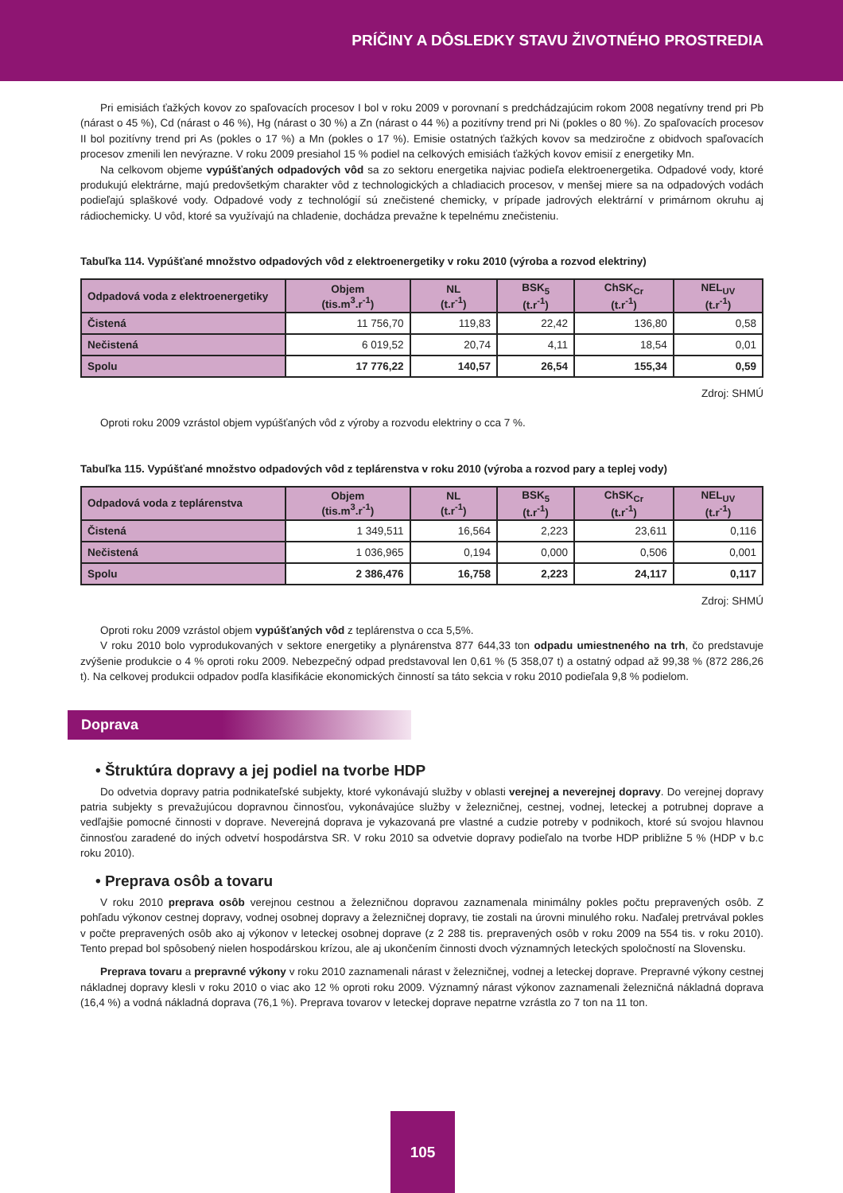PRÍČINY A DÔSLEDKY STAVU ŽIVOTNÉHO PROSTREDIA
Pri emisiách ťažkých kovov zo spaľovacích procesov I bol v roku 2009 v porovnaní s predchádzajúcim rokom 2008 negatívny trend pri Pb (nárast o 45 %), Cd (nárast o 46 %), Hg (nárast o 30 %) a Zn (nárast o 44 %) a pozitívny trend pri Ni (pokles o 80 %). Zo spaľovacích procesov II bol pozitívny trend pri As (pokles o 17 %) a Mn (pokles o 17 %). Emisie ostatných ťažkých kovov sa medziročne z obidvoch spaľovacích procesov zmenili len nevýrazne. V roku 2009 presiahol 15 % podiel na celkových emisiách ťažkých kovov emisií z energetiky Mn.
Na celkovom objeme vypúšťaných odpadových vôd sa zo sektoru energetika najviac podieľa elektroenergetika. Odpadové vody, ktoré produkujú elektrárne, majú predovšetkým charakter vôd z technologických a chladiacich procesov, v menšej miere sa na odpadových vodách podieľajú splaškové vody. Odpadové vody z technológií sú znečistené chemicky, v prípade jadrových elektrární v primárnom okruhu aj rádiochemicky. U vôd, ktoré sa využívajú na chladenie, dochádza prevažne k tepelnému znečisteniu.
Tabuľka 114. Vypúšťané množstvo odpadových vôd z elektroenergetiky v roku 2010 (výroba a rozvod elektriny)
| Odpadová voda z elektroenergetiky | Objem (tis.m<sup>3</sup>.r<sup>-1</sup>) | NL (t.r<sup>-1</sup>) | BSK<sub>5</sub> (t.r<sup>-1</sup>) | ChSK<sub>Cr</sub> (t.r<sup>-1</sup>) | NEL<sub>UV</sub> (t.r<sup>-1</sup>) |
| --- | --- | --- | --- | --- | --- |
| Čistená | 11 756,70 | 119,83 | 22,42 | 136,80 | 0,58 |
| Nečistená | 6 019,52 | 20,74 | 4,11 | 18,54 | 0,01 |
| Spolu | 17 776,22 | 140,57 | 26,54 | 155,34 | 0,59 |
Zdroj: SHMÚ
Oproti roku 2009 vzrástol objem vypúšťaných vôd z výroby a rozvodu elektriny o cca 7 %.
Tabuľka 115. Vypúšťané množstvo odpadových vôd z teplárenstva v roku 2010 (výroba a rozvod pary a teplej vody)
| Odpadová voda z teplárenstva | Objem (tis.m<sup>3</sup>.r<sup>-1</sup>) | NL (t.r<sup>-1</sup>) | BSK<sub>5</sub> (t.r<sup>-1</sup>) | ChSK<sub>Cr</sub> (t.r<sup>-1</sup>) | NEL<sub>UV</sub> (t.r<sup>-1</sup>) |
| --- | --- | --- | --- | --- | --- |
| Čistená | 1 349,511 | 16,564 | 2,223 | 23,611 | 0,116 |
| Nečistená | 1 036,965 | 0,194 | 0,000 | 0,506 | 0,001 |
| Spolu | 2 386,476 | 16,758 | 2,223 | 24,117 | 0,117 |
Zdroj: SHMÚ
Oproti roku 2009 vzrástol objem vypúšťaných vôd z teplárenstva o cca 5,5%.
V roku 2010 bolo vyprodukovaných v sektore energetiky a plynárenstva 877 644,33 ton odpadu umiestneného na trh, čo predstavuje zvýšenie produkcie o 4 % oproti roku 2009. Nebezpečný odpad predstavoval len 0,61 % (5 358,07 t) a ostatný odpad až 99,38 % (872 286,26 t). Na celkovej produkcii odpadov podľa klasifikácie ekonomických činností sa táto sekcia v roku 2010 podieľala 9,8 % podielom.
Doprava
• Štruktúra dopravy a jej podiel na tvorbe HDP
Do odvetvia dopravy patria podnikateľské subjekty, ktoré vykonávajú služby v oblasti verejnej a neverejnej dopravy. Do verejnej dopravy patria subjekty s prevažujúcou dopravnou činnosťou, vykonávajúce služby v železničnej, cestnej, vodnej, leteckej a potrubnej doprave a vedľajšie pomocné činnosti v doprave. Neverejná doprava je vykazovaná pre vlastné a cudzie potreby v podnikoch, ktoré sú svojou hlavnou činnosťou zaradené do iných odvetví hospodárstva SR. V roku 2010 sa odvetvie dopravy podieľalo na tvorbe HDP približne 5 % (HDP v b.c roku 2010).
• Preprava osôb a tovaru
V roku 2010 preprava osôb verejnou cestnou a železničnou dopravou zaznamenala minimálny pokles počtu prepravených osôb. Z pohľadu výkonov cestnej dopravy, vodnej osobnej dopravy a železničnej dopravy, tie zostali na úrovni minulého roku. Naďalej pretrvával pokles v počte prepravených osôb ako aj výkonov v leteckej osobnej doprave (z 2 288 tis. prepravených osôb v roku 2009 na 554 tis. v roku 2010). Tento prepad bol spôsobený nielen hospodárskou krízou, ale aj ukončením činnosti dvoch významných leteckých spoločností na Slovensku.
Preprava tovaru a prepravné výkony v roku 2010 zaznamenali nárast v železničnej, vodnej a leteckej doprave. Prepravné výkony cestnej nákladnej dopravy klesli v roku 2010 o viac ako 12 % oproti roku 2009. Významný nárast výkonov zaznamenali železničná nákladná doprava (16,4 %) a vodná nákladná doprava (76,1 %). Preprava tovarov v leteckej doprave nepatrne vzrástla zo 7 ton na 11 ton.
105